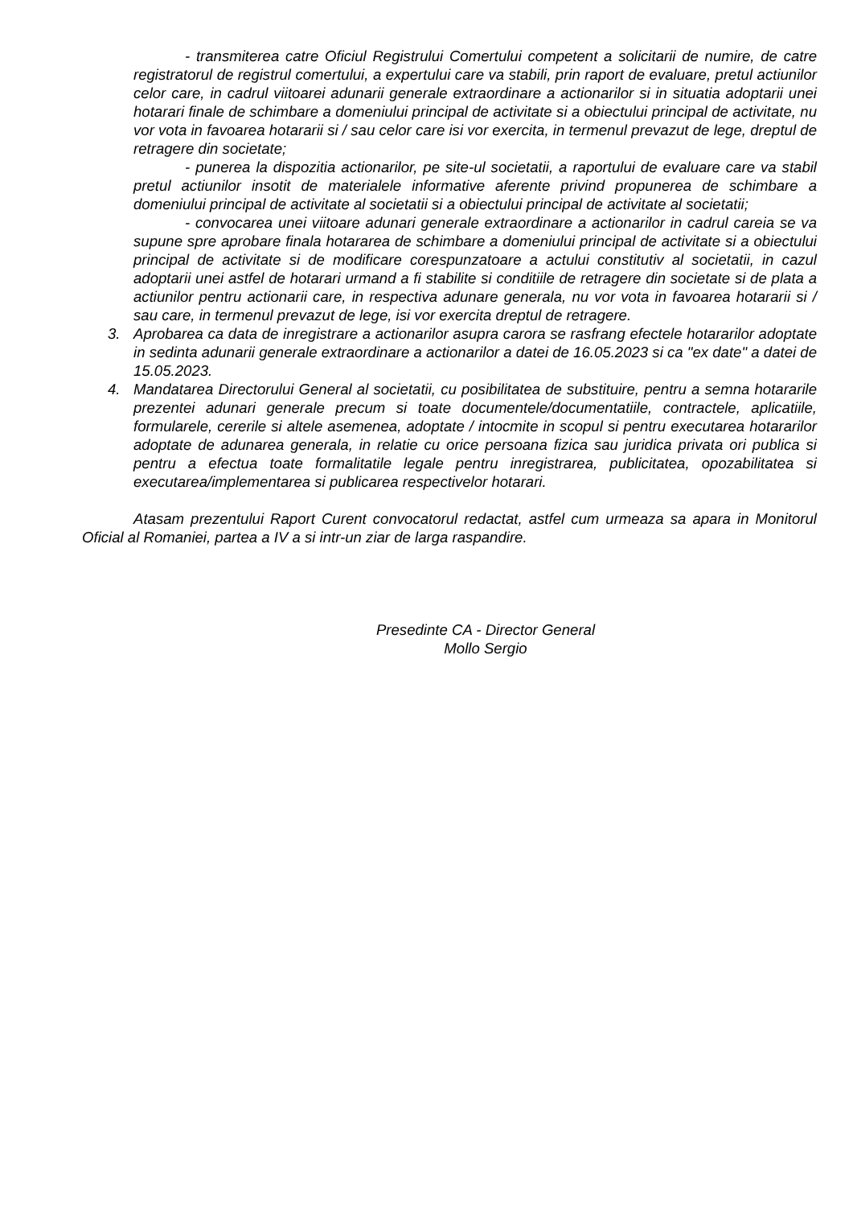- transmiterea catre Oficiul Registrului Comertului competent a solicitarii de numire, de catre registratorul de registrul comertului, a expertului care va stabili, prin raport de evaluare, pretul actiunilor celor care, in cadrul viitoarei adunarii generale extraordinare a actionarilor si in situatia adoptarii unei hotarari finale de schimbare a domeniului principal de activitate si a obiectului principal de activitate, nu vor vota in favoarea hotararii si / sau celor care isi vor exercita, in termenul prevazut de lege, dreptul de retragere din societate;
- punerea la dispozitia actionarilor, pe site-ul societatii, a raportului de evaluare care va stabil pretul actiunilor insotit de materialele informative aferente privind propunerea de schimbare a domeniului principal de activitate al societatii si a obiectului principal de activitate al societatii;
- convocarea unei viitoare adunari generale extraordinare a actionarilor in cadrul careia se va supune spre aprobare finala hotararea de schimbare a domeniului principal de activitate si a obiectului principal de activitate si de modificare corespunzatoare a actului constitutiv al societatii, in cazul adoptarii unei astfel de hotarari urmand a fi stabilite si conditiile de retragere din societate si de plata a actiunilor pentru actionarii care, in respectiva adunare generala, nu vor vota in favoarea hotararii si / sau care, in termenul prevazut de lege, isi vor exercita dreptul de retragere.
3. Aprobarea ca data de inregistrare a actionarilor asupra carora se rasfrang efectele hotararilor adoptate in sedinta adunarii generale extraordinare a actionarilor a datei de 16.05.2023 si ca "ex date" a datei de 15.05.2023.
4. Mandatarea Directorului General al societatii, cu posibilitatea de substituire, pentru a semna hotararile prezentei adunari generale precum si toate documentele/documentatiile, contractele, aplicatiile, formularele, cererile si altele asemenea, adoptate / intocmite in scopul si pentru executarea hotararilor adoptate de adunarea generala, in relatie cu orice persoana fizica sau juridica privata ori publica si pentru a efectua toate formalitatile legale pentru inregistrarea, publicitatea, opozabilitatea si executarea/implementarea si publicarea respectivelor hotarari.
Atasam prezentului Raport Curent convocatorul redactat, astfel cum urmeaza sa apara in Monitorul Oficial al Romaniei, partea a IV a si intr-un ziar de larga raspandire.
Presedinte CA - Director General
Mollo Sergio